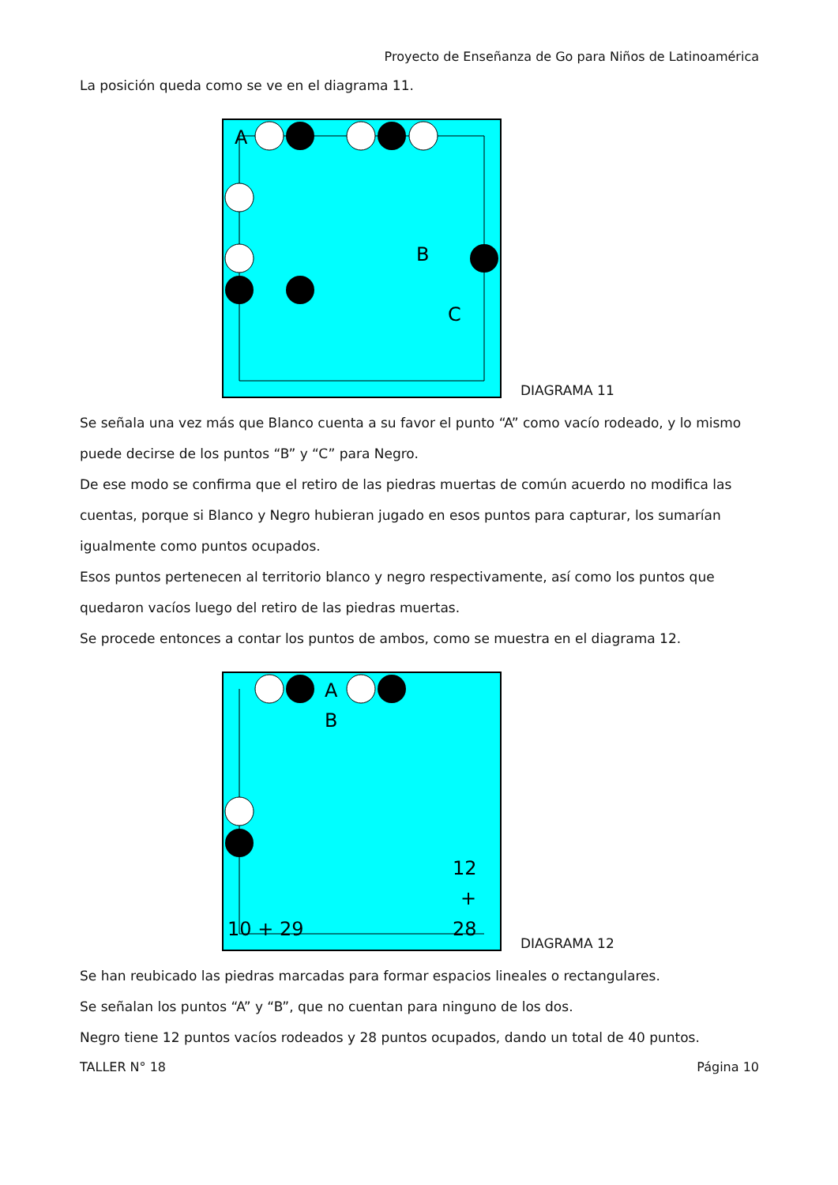Proyecto de Enseñanza de Go para Niños de Latinoamérica
La posición queda como se ve en el diagrama 11.
A
B
C
DIAGRAMA 11
Se señala una vez más que Blanco cuenta a su favor el punto “A” como vacío rodeado, y lo mismo puede decirse de los puntos “B” y “C” para Negro.
De ese modo se confirma que el retiro de las piedras muertas de común acuerdo no modifica las cuentas, porque si Blanco y Negro hubieran jugado en esos puntos para capturar, los sumarían igualmente como puntos ocupados.
Esos puntos pertenecen al territorio blanco y negro respectivamente, así como los puntos que quedaron vacíos luego del retiro de las piedras muertas.
Se procede entonces a contar los puntos de ambos, como se muestra en el diagrama 12.
A
B
12
+
28
10 + 29
DIAGRAMA 12
Se han reubicado las piedras marcadas para formar espacios lineales o rectangulares.
Se señalan los puntos “A” y “B”, que no cuentan para ninguno de los dos.
Negro tiene 12 puntos vacíos rodeados y 28 puntos ocupados, dando un total de 40 puntos.
TALLER N° 18 Página 10